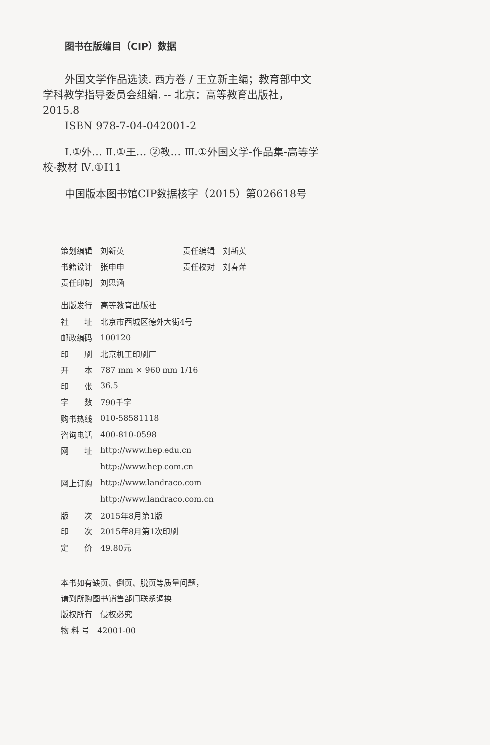图书在版编目（CIP）数据
外国文学作品选读. 西方卷 / 王立新主编；教育部中文学科教学指导委员会组编. -- 北京：高等教育出版社，2015.8
ISBN 978-7-04-042001-2
Ⅰ.①外… Ⅱ.①王… ②教… Ⅲ.①外国文学-作品集-高等学校-教材 Ⅳ.①I11
中国版本图书馆CIP数据核字（2015）第026618号
| 策划编辑 | 刘新英 | 责任编辑 | 刘新英 |
| 书籍设计 | 张申申 | 责任校对 | 刘春萍 |
| 责任印制 | 刘思涵 | | |
| 出版发行 | 高等教育出版社 |
| 社 址 | 北京市西城区德外大街4号 |
| 邮政编码 | 100120 |
| 印 刷 | 北京机工印刷厂 |
| 开 本 | 787 mm × 960 mm 1/16 |
| 印 张 | 36.5 |
| 字 数 | 790千字 |
| 购书热线 | 010-58581118 |
| 咨询电话 | 400-810-0598 |
| 网 址 | http://www.hep.edu.cn |
| | http://www.hep.com.cn |
| 网上订购 | http://www.landraco.com |
| | http://www.landraco.com.cn |
| 版 次 | 2015年8月第1版 |
| 印 次 | 2015年8月第1次印刷 |
| 定 价 | 49.80元 |
本书如有缺页、倒页、脱页等质量问题，
请到所购图书销售部门联系调换
版权所有　侵权必究
物 料 号　42001-00